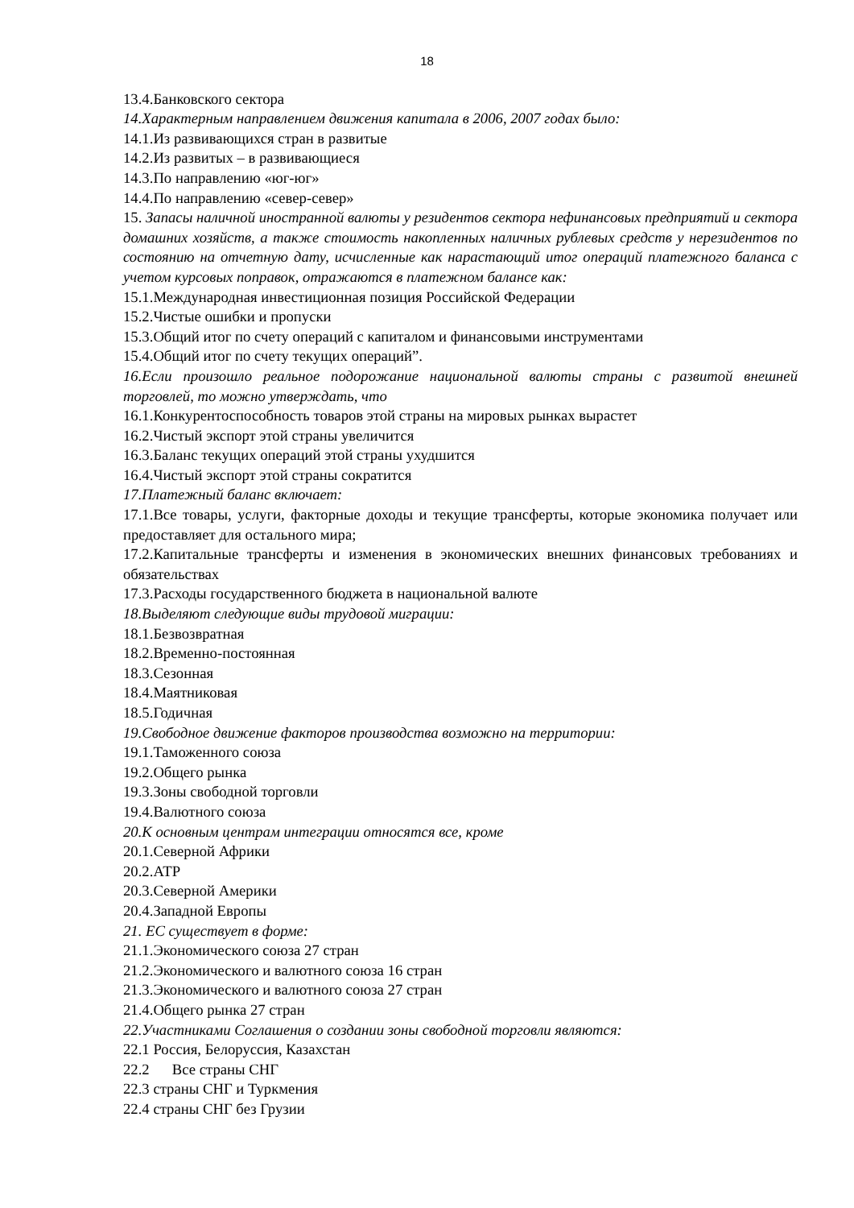18
13.4.Банковского сектора
14.Характерным направлением движения капитала в 2006, 2007 годах было:
14.1.Из развивающихся стран в развитые
14.2.Из развитых – в развивающиеся
14.3.По направлению «юг-юг»
14.4.По направлению «север-север»
15. Запасы наличной иностранной валюты у резидентов сектора нефинансовых предприятий и сектора домашних хозяйств, а также стоимость накопленных наличных рублевых средств у нерезидентов по состоянию на отчетную дату, исчисленные как нарастающий итог операций платежного баланса с учетом курсовых поправок, отражаются в платежном балансе как:
15.1.Международная инвестиционная позиция Российской Федерации
15.2.Чистые ошибки и пропуски
15.3.Общий итог по счету операций с капиталом и финансовыми инструментами
15.4.Общий итог по счету текущих операций”.
16.Если произошло реальное подорожание национальной валюты страны с развитой внешней торговлей, то можно утверждать, что
16.1.Конкурентоспособность товаров этой страны на мировых рынках вырастет
16.2.Чистый экспорт этой страны увеличится
16.3.Баланс текущих операций этой страны ухудшится
16.4.Чистый экспорт этой страны сократится
17.Платежный баланс включает:
17.1.Все товары, услуги, факторные доходы и текущие трансферты, которые экономика получает или предоставляет для остального мира;
17.2.Капитальные трансферты и изменения в экономических внешних финансовых требованиях и обязательствах
17.3.Расходы государственного бюджета в национальной валюте
18.Выделяют следующие виды трудовой миграции:
18.1.Безвозвратная
18.2.Временно-постоянная
18.3.Сезонная
18.4.Маятниковая
18.5.Годичная
19.Свободное движение факторов производства возможно на территории:
19.1.Таможенного союза
19.2.Общего рынка
19.3.Зоны свободной торговли
19.4.Валютного союза
20.К основным центрам интеграции относятся все, кроме
20.1.Северной Африки
20.2.АТР
20.3.Северной Америки
20.4.Западной Европы
21. ЕС существует в форме:
21.1.Экономического союза 27 стран
21.2.Экономического и валютного союза 16 стран
21.3.Экономического и валютного союза 27 стран
21.4.Общего рынка 27 стран
22.Участниками Соглашения о создании зоны свободной торговли являются:
22.1 Россия, Белоруссия, Казахстан
22.2 Все страны СНГ
22.3 страны СНГ и Туркмения
22.4 страны СНГ без Грузии